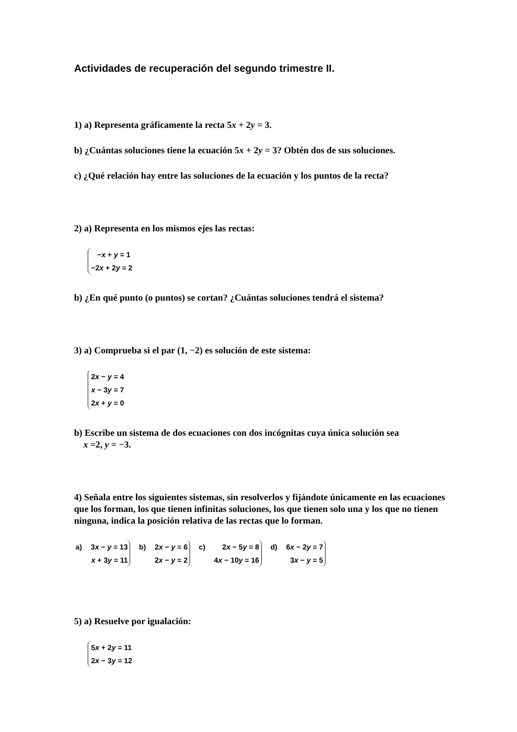Actividades de recuperación del segundo trimestre II.
1) a) Representa gráficamente la recta 5x + 2y = 3.
b) ¿Cuántas soluciones tiene la ecuación 5x + 2y = 3? Obtén dos de sus soluciones.
c) ¿Qué relación hay entre las soluciones de la ecuación y los puntos de la recta?
2) a) Representa en los mismos ejes las rectas:
−x + y = 1
−2x + 2y = 2
b) ¿En qué punto (o puntos) se cortan? ¿Cuántas soluciones tendrá el sistema?
3) a) Comprueba si el par (1, −2) es solución de este sistema:
2x − y = 4
x − 3y = 7
2x + y = 0
b) Escribe un sistema de dos ecuaciones con dos incógnitas cuya única solución sea
x =2, y = −3.
4) Señala entre los siguientes sistemas, sin resolverlos y fijándote únicamente en las ecuaciones que los forman, los que tienen infinitas soluciones, los que tienen solo una y los que no tienen ninguna, indica la posición relativa de las rectas que lo forman.
a) 3x − y = 13
x + 3y = 11
b) 2x − y = 6
2x − y = 2
c) 2x − 5y = 8
4x − 10y = 16
d) 6x − 2y = 7
3x − y = 5
5) a) Resuelve por igualación:
5x + 2y = 11
2x − 3y = 12